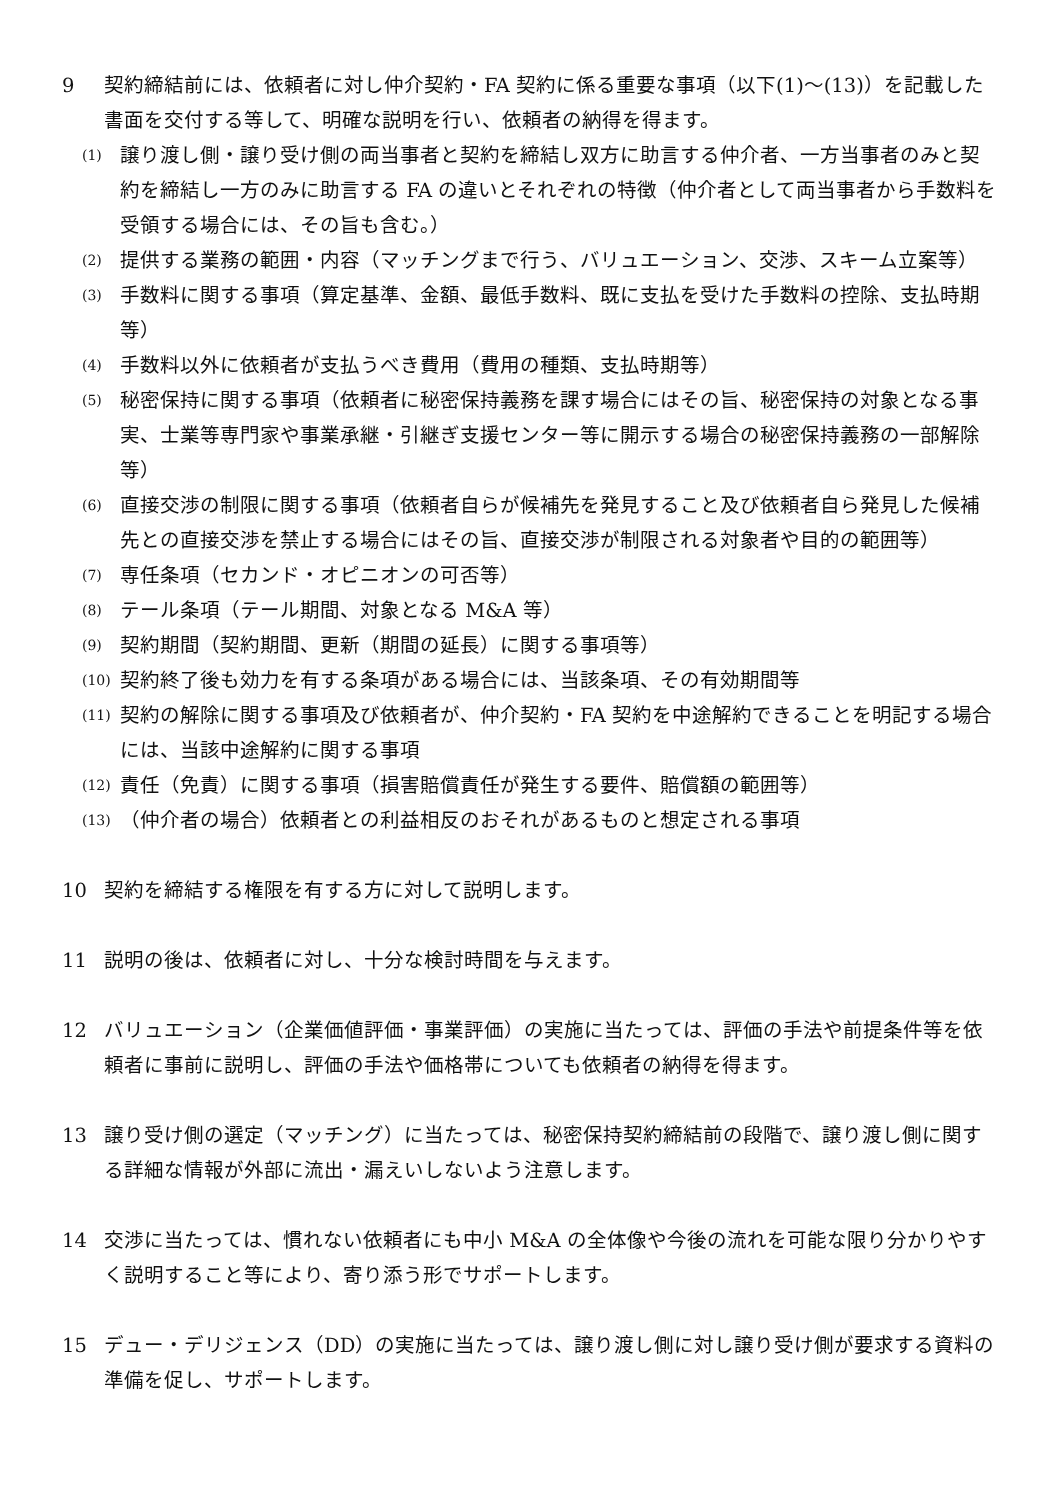9 契約締結前には、依頼者に対し仲介契約・FA 契約に係る重要な事項（以下(1)～(13)）を記載した書面を交付する等して、明確な説明を行い、依頼者の納得を得ます。
(1)
譲り渡し側・譲り受け側の両当事者と契約を締結し双方に助言する仲介者、一方当事者のみと契約を締結し一方のみに助言する FA の違いとそれぞれの特徴（仲介者として両当事者から手数料を受領する場合には、その旨も含む。）
(2)
提供する業務の範囲・内容（マッチングまで行う、バリュエーション、交渉、スキーム立案等）
(3)
手数料に関する事項（算定基準、金額、最低手数料、既に支払を受けた手数料の控除、支払時期等）
(4)
手数料以外に依頼者が支払うべき費用（費用の種類、支払時期等）
(5)
秘密保持に関する事項（依頼者に秘密保持義務を課す場合にはその旨、秘密保持の対象となる事実、士業等専門家や事業承継・引継ぎ支援センター等に開示する場合の秘密保持義務の一部解除等）
(6)
直接交渉の制限に関する事項（依頼者自らが候補先を発見すること及び依頼者自ら発見した候補先との直接交渉を禁止する場合にはその旨、直接交渉が制限される対象者や目的の範囲等）
(7)
専任条項（セカンド・オピニオンの可否等）
(8)
テール条項（テール期間、対象となる M&A 等）
(9)
契約期間（契約期間、更新（期間の延長）に関する事項等）
(10)
契約終了後も効力を有する条項がある場合には、当該条項、その有効期間等
(11)
契約の解除に関する事項及び依頼者が、仲介契約・FA 契約を中途解約できることを明記する場合には、当該中途解約に関する事項
(12)
責任（免責）に関する事項（損害賠償責任が発生する要件、賠償額の範囲等）
(13)
（仲介者の場合）依頼者との利益相反のおそれがあるものと想定される事項
10 契約を締結する権限を有する方に対して説明します。
11 説明の後は、依頼者に対し、十分な検討時間を与えます。
12 バリュエーション（企業価値評価・事業評価）の実施に当たっては、評価の手法や前提条件等を依頼者に事前に説明し、評価の手法や価格帯についても依頼者の納得を得ます。
13 譲り受け側の選定（マッチング）に当たっては、秘密保持契約締結前の段階で、譲り渡し側に関する詳細な情報が外部に流出・漏えいしないよう注意します。
14 交渉に当たっては、慣れない依頼者にも中小 M&A の全体像や今後の流れを可能な限り分かりやすく説明すること等により、寄り添う形でサポートします。
15 デュー・デリジェンス（DD）の実施に当たっては、譲り渡し側に対し譲り受け側が要求する資料の準備を促し、サポートします。